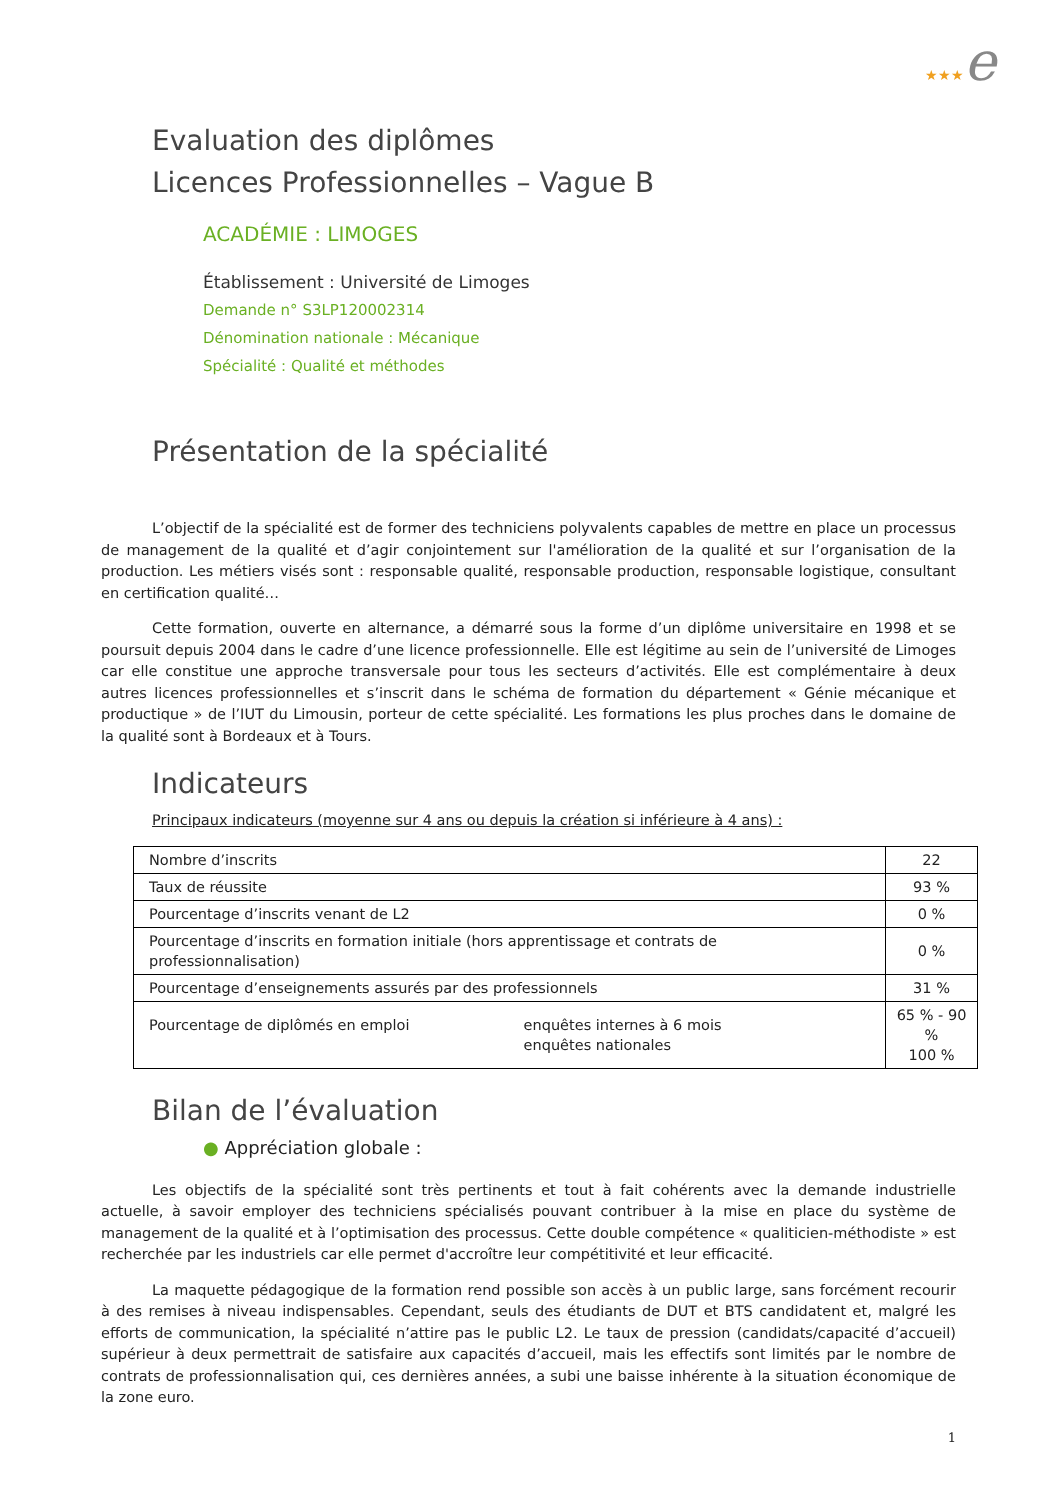★★★e
Evaluation des diplômes
Licences Professionnelles – Vague B
ACADÉMIE : LIMOGES
Établissement : Université de Limoges
Demande n° S3LP120002314
Dénomination nationale : Mécanique
Spécialité : Qualité et méthodes
Présentation de la spécialité
L’objectif de la spécialité est de former des techniciens polyvalents capables de mettre en place un processus de management de la qualité et d’agir conjointement sur l'amélioration de la qualité et sur l’organisation de la production. Les métiers visés sont : responsable qualité, responsable production, responsable logistique, consultant en certification qualité…
Cette formation, ouverte en alternance, a démarré sous la forme d’un diplôme universitaire en 1998 et se poursuit depuis 2004 dans le cadre d’une licence professionnelle. Elle est légitime au sein de l’université de Limoges car elle constitue une approche transversale pour tous les secteurs d’activités. Elle est complémentaire à deux autres licences professionnelles et s’inscrit dans le schéma de formation du département « Génie mécanique et productique » de l’IUT du Limousin, porteur de cette spécialité. Les formations les plus proches dans le domaine de la qualité sont à Bordeaux et à Tours.
Indicateurs
Principaux indicateurs (moyenne sur 4 ans ou depuis la création si inférieure à 4 ans) :
| Nombre d’inscrits | 22 |
| Taux de réussite | 93 % |
| Pourcentage d’inscrits venant de L2 | 0 % |
| Pourcentage d’inscrits en formation initiale (hors apprentissage et contrats de professionnalisation) | 0 % |
| Pourcentage d’enseignements assurés par des professionnels | 31 % |
| Pourcentage de diplômés en emploi enquêtes internes à 6 mois enquêtes nationales | 65 % - 90 % 100 % |
Bilan de l’évaluation
● Appréciation globale :
Les objectifs de la spécialité sont très pertinents et tout à fait cohérents avec la demande industrielle actuelle, à savoir employer des techniciens spécialisés pouvant contribuer à la mise en place du système de management de la qualité et à l’optimisation des processus. Cette double compétence « qualiticien-méthodiste » est recherchée par les industriels car elle permet d'accroître leur compétitivité et leur efficacité.
La maquette pédagogique de la formation rend possible son accès à un public large, sans forcément recourir à des remises à niveau indispensables. Cependant, seuls des étudiants de DUT et BTS candidatent et, malgré les efforts de communication, la spécialité n’attire pas le public L2. Le taux de pression (candidats/capacité d’accueil) supérieur à deux permettrait de satisfaire aux capacités d’accueil, mais les effectifs sont limités par le nombre de contrats de professionnalisation qui, ces dernières années, a subi une baisse inhérente à la situation économique de la zone euro.
1